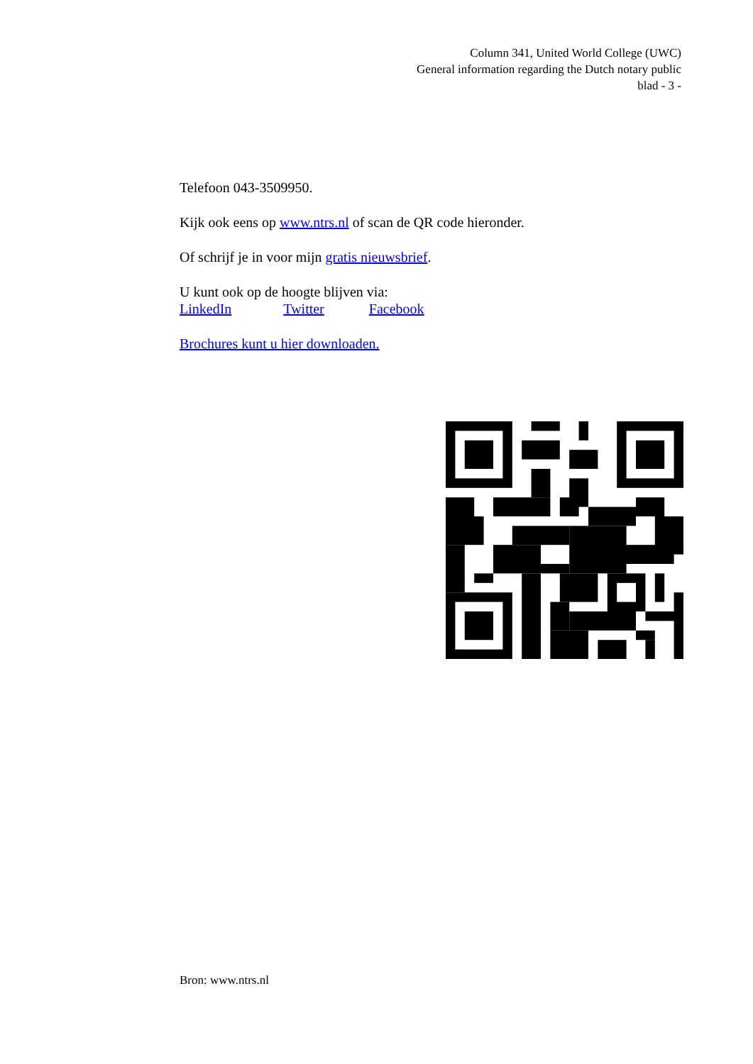Column 341, United World College (UWC)
General information regarding the Dutch notary public
blad - 3 -
Telefoon 043-3509950.
Kijk ook eens op www.ntrs.nl of scan de QR code hieronder.
Of schrijf je in voor mijn gratis nieuwsbrief.
U kunt ook op de hoogte blijven via:
LinkedIn Twitter Facebook
Brochures kunt u hier downloaden.
Bron: www.ntrs.nl